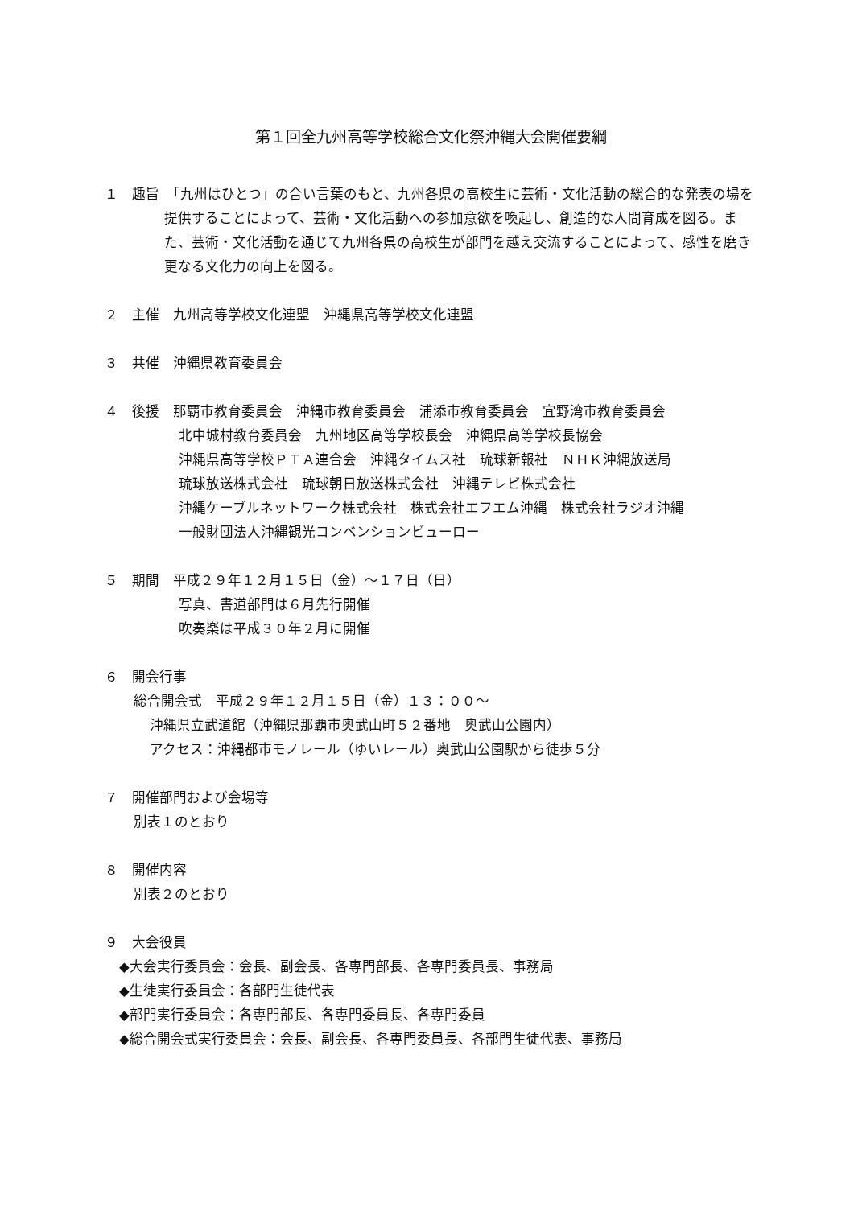第１回全九州高等学校総合文化祭沖縄大会開催要綱
１　趣旨　「九州はひとつ」の合い言葉のもと、九州各県の高校生に芸術・文化活動の総合的な発表の場を提供することによって、芸術・文化活動への参加意欲を喚起し、創造的な人間育成を図る。また、芸術・文化活動を通じて九州各県の高校生が部門を越え交流することによって、感性を磨き更なる文化力の向上を図る。
２　主催　九州高等学校文化連盟　沖縄県高等学校文化連盟
３　共催　沖縄県教育委員会
４　後援　那覇市教育委員会　沖縄市教育委員会　浦添市教育委員会　宜野湾市教育委員会
北中城村教育委員会　九州地区高等学校長会　沖縄県高等学校長協会
沖縄県高等学校ＰＴＡ連合会　沖縄タイムス社　琉球新報社　ＮＨＫ沖縄放送局
琉球放送株式会社　琉球朝日放送株式会社　沖縄テレビ株式会社
沖縄ケーブルネットワーク株式会社　株式会社エフエム沖縄　株式会社ラジオ沖縄
一般財団法人沖縄観光コンベンションビューロー
５　期間　平成２９年１２月１５日（金）～１７日（日）
写真、書道部門は６月先行開催
吹奏楽は平成３０年２月に開催
６　開会行事
総合開会式　平成２９年１２月１５日（金）１３：００～
沖縄県立武道館（沖縄県那覇市奥武山町５２番地　奥武山公園内）
アクセス：沖縄都市モノレール（ゆいレール）奥武山公園駅から徒歩５分
７　開催部門および会場等
別表１のとおり
８　開催内容
別表２のとおり
９　大会役員
◆大会実行委員会：会長、副会長、各専門部長、各専門委員長、事務局
◆生徒実行委員会：各部門生徒代表
◆部門実行委員会：各専門部長、各専門委員長、各専門委員
◆総合開会式実行委員会：会長、副会長、各専門委員長、各部門生徒代表、事務局